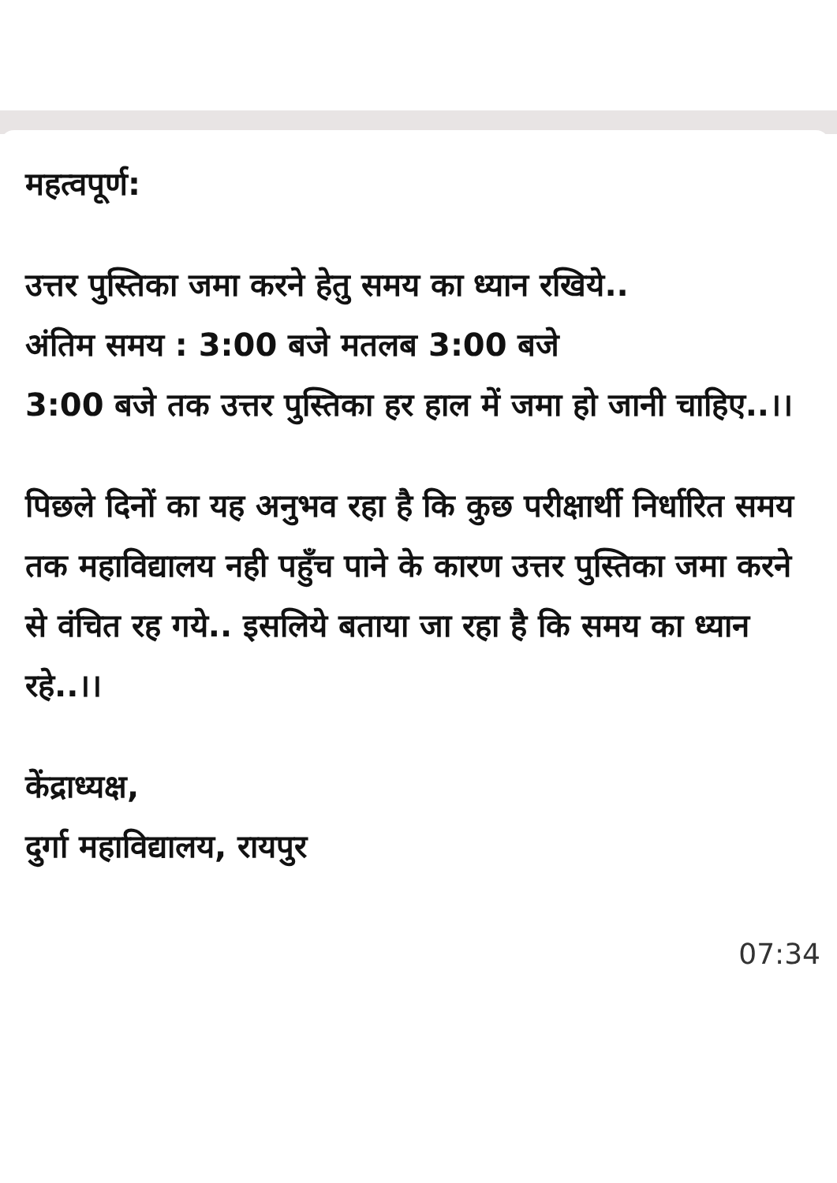महत्वपूर्ण:
उत्तर पुस्तिका जमा करने हेतु समय का ध्यान रखिये..
अंतिम समय : 3:00 बजे मतलब 3:00 बजे
3:00 बजे तक उत्तर पुस्तिका हर हाल में जमा हो जानी चाहिए..।।
पिछले दिनों का यह अनुभव रहा है कि कुछ परीक्षार्थी निर्धारित समय तक महाविद्यालय नही पहुँच पाने के कारण उत्तर पुस्तिका जमा करने से वंचित रह गये.. इसलिये बताया जा रहा है कि समय का ध्यान रहे..।।
केंद्राध्यक्ष,
दुर्गा महाविद्यालय, रायपुर
07:34